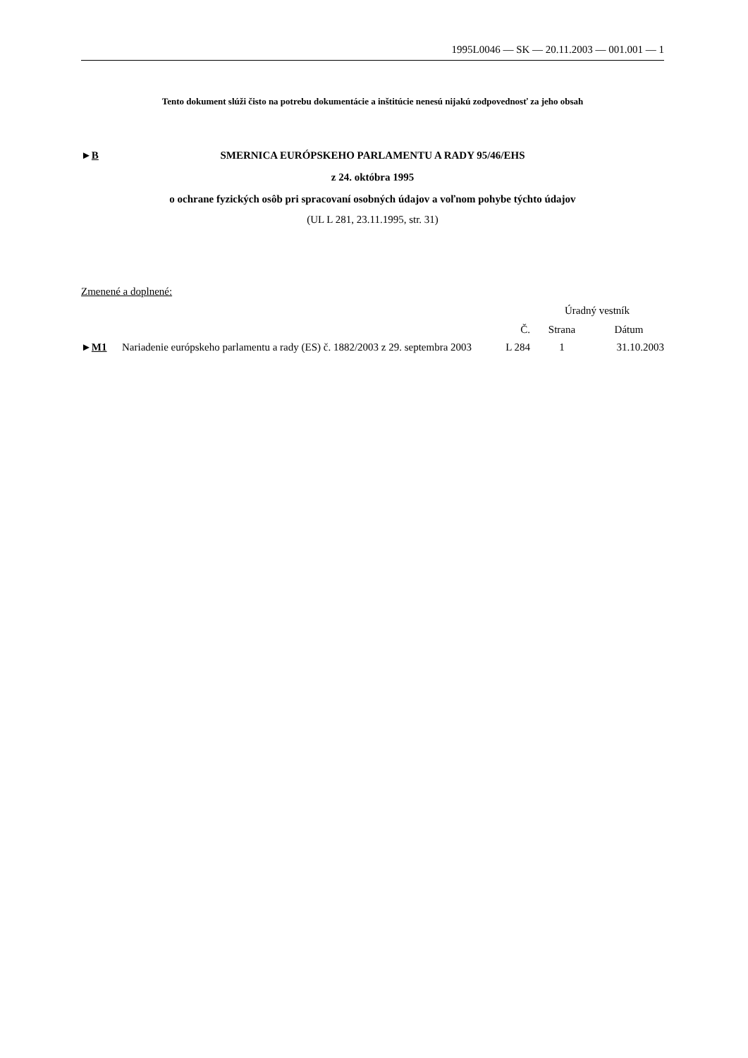1995L0046 — SK — 20.11.2003 — 001.001 — 1
Tento dokument slúži čisto na potrebu dokumentácie a inštitúcie nenesú nijakú zodpovednosť za jeho obsah
►B
SMERNICA EURÓPSKEHO PARLAMENTU A RADY 95/46/EHS
z 24. októbra 1995
o ochrane fyzických osôb pri spracovaní osobných údajov a voľnom pohybe týchto údajov
(UL L 281, 23.11.1995, str. 31)
Zmenené a doplnené:
| | | | Úradný vestník | |
| | | Č. | Strana | Dátum |
| ► M1 | Nariadenie európskeho parlamentu a rady (ES) č. 1882/2003 z 29. septembra 2003 | L 284 | 1 | 31.10.2003 |